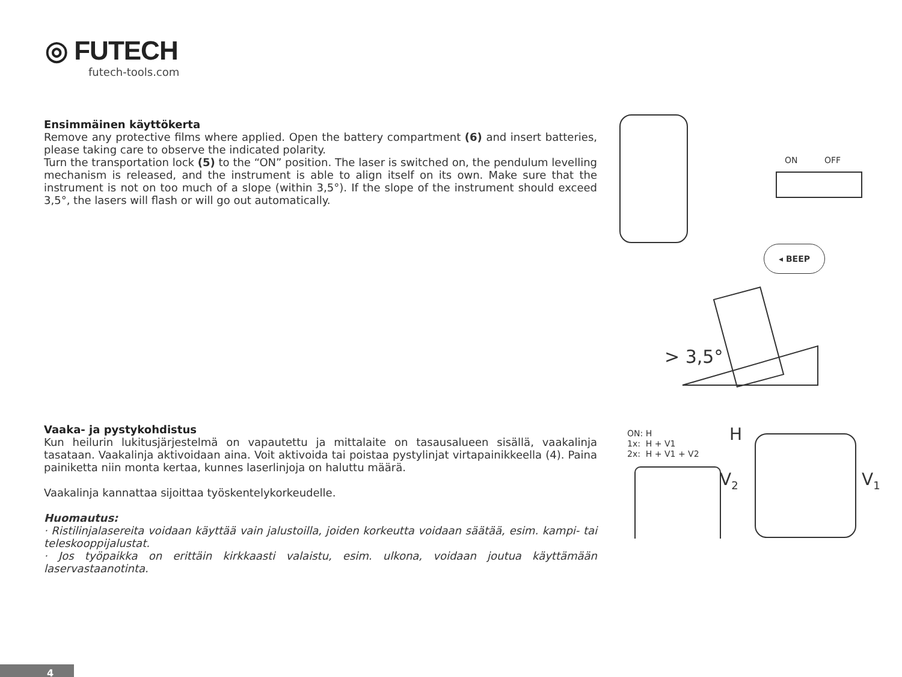◎ FUTECH
futech-tools.com
Ensimmäinen käyttökerta
Remove any protective films where applied. Open the battery compartment (6) and insert batteries, please taking care to observe the indicated polarity.
Turn the transportation lock (5) to the “ON” position. The laser is switched on, the pendulum levelling mechanism is released, and the instrument is able to align itself on its own. Make sure that the instrument is not on too much of a slope (within 3,5°). If the slope of the instrument should exceed 3,5°, the lasers will flash or will go out automatically.
ON OFF
◂ BEEP
> 3,5°
Vaaka- ja pystykohdistus
Kun heilurin lukitusjärjestelmä on vapautettu ja mittalaite on tasausalueen sisällä, vaakalinja tasataan. Vaakalinja aktivoidaan aina. Voit aktivoida tai poistaa pystylinjat virtapainikkeella (4). Paina painiketta niin monta kertaa, kunnes laserlinjoja on haluttu määrä.
Vaakalinja kannattaa sijoittaa työskentelykorkeudelle.
Huomautus:
· Ristilinjalasereita voidaan käyttää vain jalustoilla, joiden korkeutta voidaan säätää, esim. kampi- tai teleskooppijalustat.
· Jos työpaikka on erittäin kirkkaasti valaistu, esim. ulkona, voidaan joutua käyttämään laservastaanotinta.
ON: H
1x: H + V1
2x: H + V1 + V2
H
V<sub>2</sub> V<sub>1</sub>
4